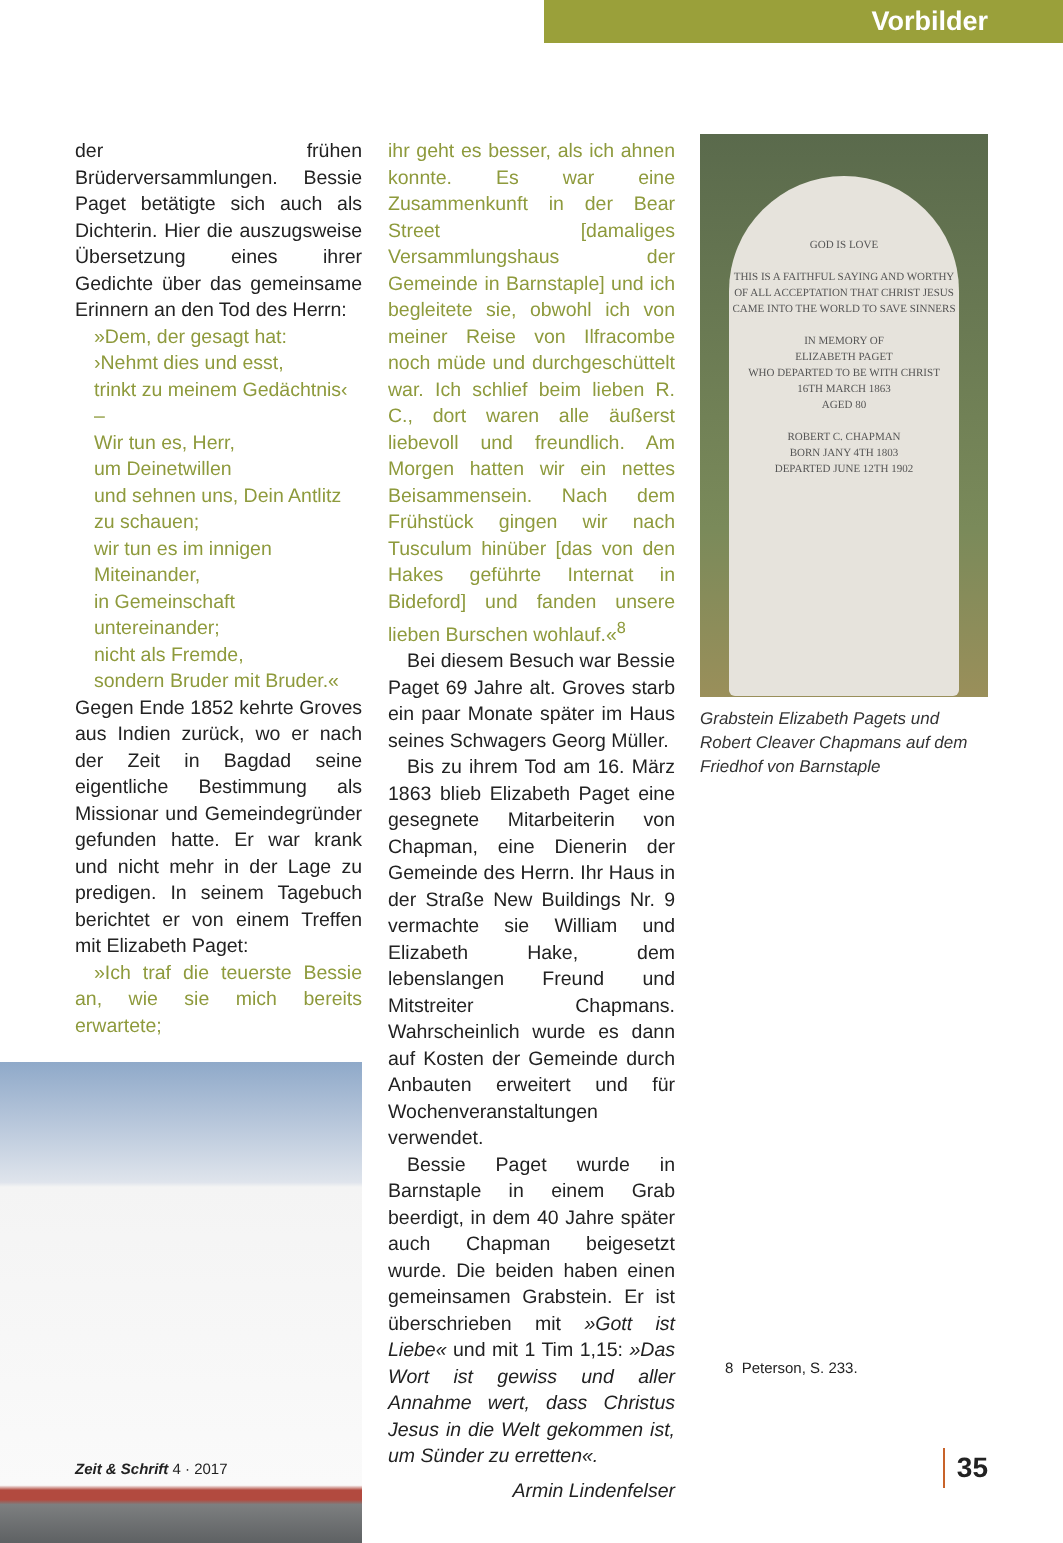Vorbilder
der frühen Brüderversammlungen. Bessie Paget betätigte sich auch als Dichterin. Hier die auszugsweise Übersetzung eines ihrer Gedichte über das gemeinsame Erinnern an den Tod des Herrn:
»Dem, der gesagt hat:
›Nehmt dies und esst,
trinkt zu meinem Gedächtnis‹ –
Wir tun es, Herr,
um Deinetwillen
und sehnen uns, Dein Antlitz zu schauen;
wir tun es im innigen Miteinander,
in Gemeinschaft untereinander;
nicht als Fremde,
sondern Bruder mit Bruder.«
Gegen Ende 1852 kehrte Groves aus Indien zurück, wo er nach der Zeit in Bagdad seine eigentliche Bestimmung als Missionar und Gemeindegründer gefunden hatte. Er war krank und nicht mehr in der Lage zu predigen. In seinem Tagebuch berichtet er von einem Treffen mit Elizabeth Paget:
»Ich traf die teuerste Bessie an, wie sie mich bereits erwartete;
ihr geht es besser, als ich ahnen konnte. Es war eine Zusammenkunft in der Bear Street [damaliges Versammlungshaus der Gemeinde in Barnstaple] und ich begleitete sie, obwohl ich von meiner Reise von Ilfracombe noch müde und durchgeschüttelt war. Ich schlief beim lieben R. C., dort waren alle äußerst liebevoll und freundlich. Am Morgen hatten wir ein nettes Beisammensein. Nach dem Frühstück gingen wir nach Tusculum hinüber [das von den Hakes geführte Internat in Bideford] und fanden unsere lieben Burschen wohlauf.«<sup>8</sup>
Bei diesem Besuch war Bessie Paget 69 Jahre alt. Groves starb ein paar Monate später im Haus seines Schwagers Georg Müller.
Bis zu ihrem Tod am 16. März 1863 blieb Elizabeth Paget eine gesegnete Mitarbeiterin von Chapman, eine Dienerin der Gemeinde des Herrn. Ihr Haus in der Straße New Buildings Nr. 9 vermachte sie William und Elizabeth Hake, dem lebenslangen Freund und Mitstreiter Chapmans. Wahrscheinlich wurde es dann auf Kosten der Gemeinde durch Anbauten erweitert und für Wochenveranstaltungen verwendet.
Bessie Paget wurde in Barnstaple in einem Grab beerdigt, in dem 40 Jahre später auch Chapman beigesetzt wurde. Die beiden haben einen gemeinsamen Grabstein. Er ist überschrieben mit »Gott ist Liebe« und mit 1 Tim 1,15: »Das Wort ist gewiss und aller Annahme wert, dass Christus Jesus in die Welt gekommen ist, um Sünder zu erretten«.
Armin Lindenfelser
GOD IS LOVE
THIS IS A FAITHFUL SAYING AND WORTHY OF ALL ACCEPTATION THAT CHRIST JESUS CAME INTO THE WORLD TO SAVE SINNERS
IN MEMORY OF
ELIZABETH PAGET
WHO DEPARTED TO BE WITH CHRIST
16TH MARCH 1863
AGED 80
ROBERT C. CHAPMAN
BORN JANY 4TH 1803
DEPARTED JUNE 12TH 1902
Grabstein Elizabeth Pagets und Robert Cleaver Chapmans auf dem Friedhof von Barnstaple
8 Peterson, S. 233.
Zeit & Schrift 4 · 2017 35